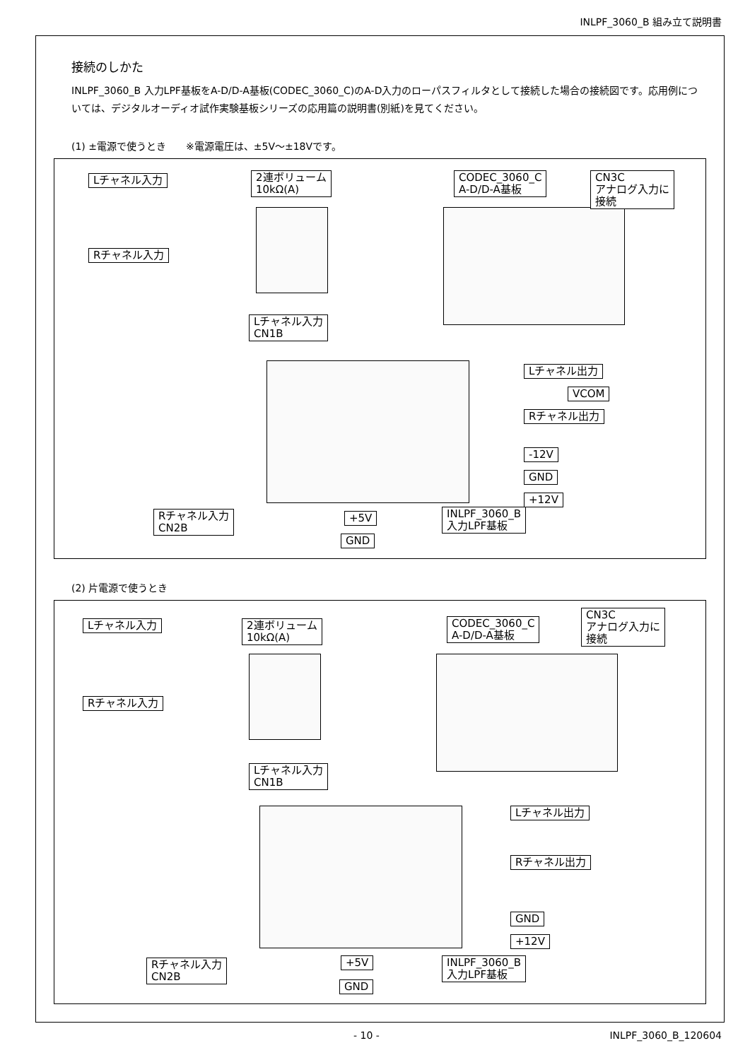INLPF_3060_B 組み立て説明書
接続のしかた
INLPF_3060_B 入力LPF基板をA-D/D-A基板(CODEC_3060_C)のA-D入力のローパスフィルタとして接続した場合の接続図です。応用例については、デジタルオーディオ試作実験基板シリーズの応用篇の説明書(別紙)を見てください。
(1) ±電源で使うとき　　※電源電圧は、±5V～±18Vです。
Lチャネル入力
2連ボリューム
10kΩ(A)
CODEC_3060_C
A-D/D-A基板
CN3C
アナログ入力に
接続
Rチャネル入力
Lチャネル入力
CN1B
Lチャネル出力
VCOM
Rチャネル出力
-12V
GND
+12V
+5V
GND
INLPF_3060_B
入力LPF基板
Rチャネル入力
CN2B
(2) 片電源で使うとき
Lチャネル入力
2連ボリューム
10kΩ(A)
CODEC_3060_C
A-D/D-A基板
CN3C
アナログ入力に
接続
Rチャネル入力
Lチャネル入力
CN1B
Lチャネル出力
Rチャネル出力
GND
+12V
+5V
GND
INLPF_3060_B
入力LPF基板
Rチャネル入力
CN2B
- 10 - INLPF_3060_B_120604